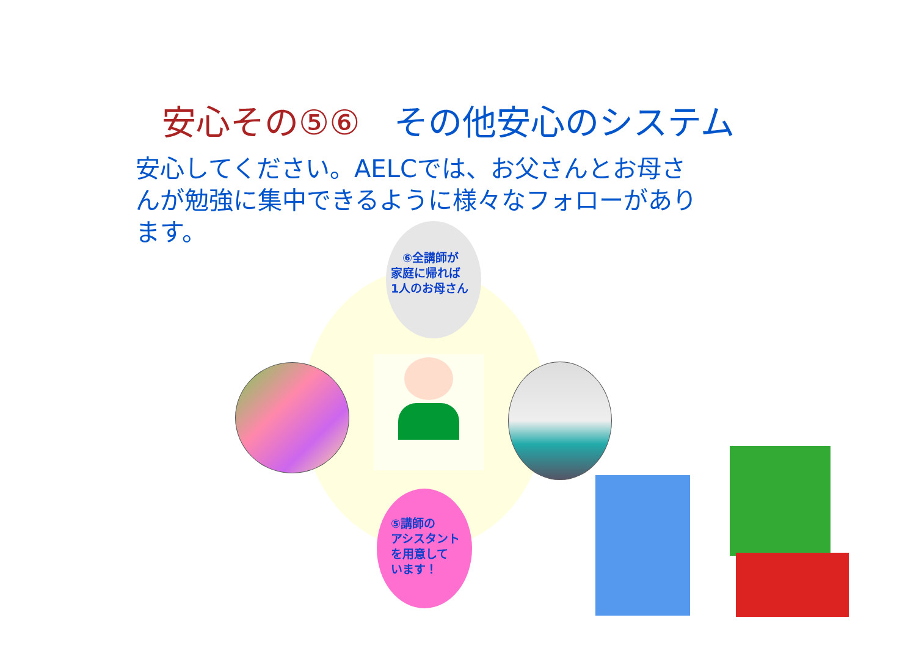安心その⑤⑥　その他安心のシステム
安心してください。AELCでは、お父さんとお母さんが勉強に集中できるように様々なフォローがあります。
　⑥全講師が
家庭に帰れば
1人のお母さん
⑤講師の
アシスタント
を用意して
います！